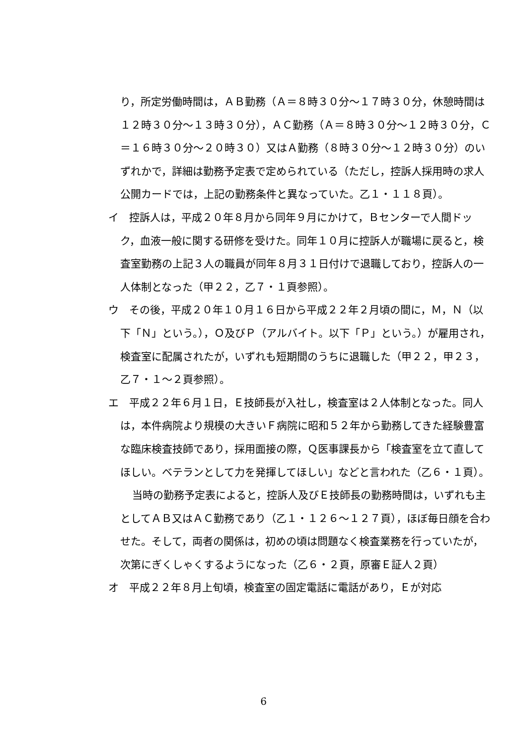り，所定労働時間は，ＡＢ勤務（Ａ＝８時３０分～１７時３０分，休憩時間は１２時３０分～１３時３０分），ＡＣ勤務（Ａ＝８時３０分～１２時３０分，Ｃ＝１６時３０分～２０時３０）又はＡ勤務（８時３０分～１２時３０分）のいずれかで，詳細は勤務予定表で定められている（ただし，控訴人採用時の求人公開カードでは，上記の勤務条件と異なっていた。乙１・１１８頁）。
イ　控訴人は，平成２０年８月から同年９月にかけて，Ｂセンターで人間ドック，血液一般に関する研修を受けた。同年１０月に控訴人が職場に戻ると，検査室勤務の上記３人の職員が同年８月３１日付けで退職しており，控訴人の一人体制となった（甲２２，乙７・１頁参照）。
ウ　その後，平成２０年１０月１６日から平成２２年２月頃の間に，Ｍ，Ｎ（以下「Ｎ」という。），Ｏ及びＰ（アルバイト。以下「Ｐ」という。）が雇用され，検査室に配属されたが，いずれも短期間のうちに退職した（甲２２，甲２３，乙７・１～２頁参照）。
エ　平成２２年６月１日，Ｅ技師長が入社し，検査室は２人体制となった。同人は，本件病院より規模の大きいＦ病院に昭和５２年から勤務してきた経験豊富な臨床検査技師であり，採用面接の際，Ｑ医事課長から「検査室を立て直してほしい。ベテランとして力を発揮してほしい」などと言われた（乙６・１頁）。
当時の勤務予定表によると，控訴人及びＥ技師長の勤務時間は，いずれも主としてＡＢ又はＡＣ勤務であり（乙１・１２６～１２７頁），ほぼ毎日顔を合わせた。そして，両者の関係は，初めの頃は問題なく検査業務を行っていたが，次第にぎくしゃくするようになった（乙６・２頁，原審Ｅ証人２頁）
オ　平成２２年８月上旬頃，検査室の固定電話に電話があり，Ｅが対応
6